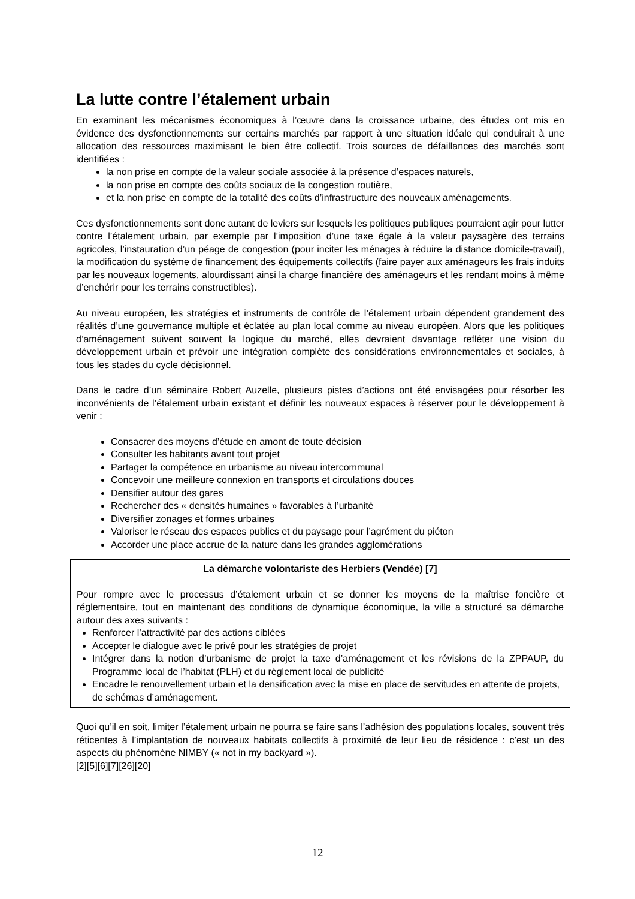La lutte contre l’étalement urbain
En examinant les mécanismes économiques à l’œuvre dans la croissance urbaine, des études ont mis en évidence des dysfonctionnements sur certains marchés par rapport à une situation idéale qui conduirait à une allocation des ressources maximisant le bien être collectif. Trois sources de défaillances des marchés sont identifiées :
la non prise en compte de la valeur sociale associée à la présence d’espaces naturels,
la non prise en compte des coûts sociaux de la congestion routière,
et la non prise en compte de la totalité des coûts d’infrastructure des nouveaux aménagements.
Ces dysfonctionnements sont donc autant de leviers sur lesquels les politiques publiques pourraient agir pour lutter contre l’étalement urbain, par exemple par l’imposition d’une taxe égale à la valeur paysagère des terrains agricoles, l’instauration d’un péage de congestion (pour inciter les ménages à réduire la distance domicile-travail), la modification du système de financement des équipements collectifs (faire payer aux aménageurs les frais induits par les nouveaux logements, alourdissant ainsi la charge financière des aménageurs et les rendant moins à même d’enchérir pour les terrains constructibles).
Au niveau européen, les stratégies et instruments de contrôle de l’étalement urbain dépendent grandement des réalités d’une gouvernance multiple et éclatée au plan local comme au niveau européen. Alors que les politiques d’aménagement suivent souvent la logique du marché, elles devraient davantage refléter une vision du développement urbain et prévoir une intégration complète des considérations environnementales et sociales, à tous les stades du cycle décisionnel.
Dans le cadre d’un séminaire Robert Auzelle, plusieurs pistes d’actions ont été envisagées pour résorber les inconvénients de l’étalement urbain existant et définir les nouveaux espaces à réserver pour le développement à venir :
Consacrer des moyens d’étude en amont de toute décision
Consulter les habitants avant tout projet
Partager la compétence en urbanisme au niveau intercommunal
Concevoir une meilleure connexion en transports et circulations douces
Densifier autour des gares
Rechercher des « densités humaines » favorables à l’urbanité
Diversifier zonages et formes urbaines
Valoriser le réseau des espaces publics et du paysage pour l’agrément du piéton
Accorder une place accrue de la nature dans les grandes agglomérations
La démarche volontariste des Herbiers (Vendée) [7]
Pour rompre avec le processus d’étalement urbain et se donner les moyens de la maîtrise foncière et réglementaire, tout en maintenant des conditions de dynamique économique, la ville a structuré sa démarche autour des axes suivants :
Renforcer l’attractivité par des actions ciblées
Accepter le dialogue avec le privé pour les stratégies de projet
Intégrer dans la notion d’urbanisme de projet la taxe d’aménagement et les révisions de la ZPPAUP, du Programme local de l’habitat (PLH) et du règlement local de publicité
Encadre le renouvellement urbain et la densification avec la mise en place de servitudes en attente de projets, de schémas d’aménagement.
Quoi qu’il en soit, limiter l’étalement urbain ne pourra se faire sans l’adhésion des populations locales, souvent très réticentes à l’implantation de nouveaux habitats collectifs à proximité de leur lieu de résidence : c’est un des aspects du phénomène NIMBY (« not in my backyard »).
[2][5][6][7][26][20]
12